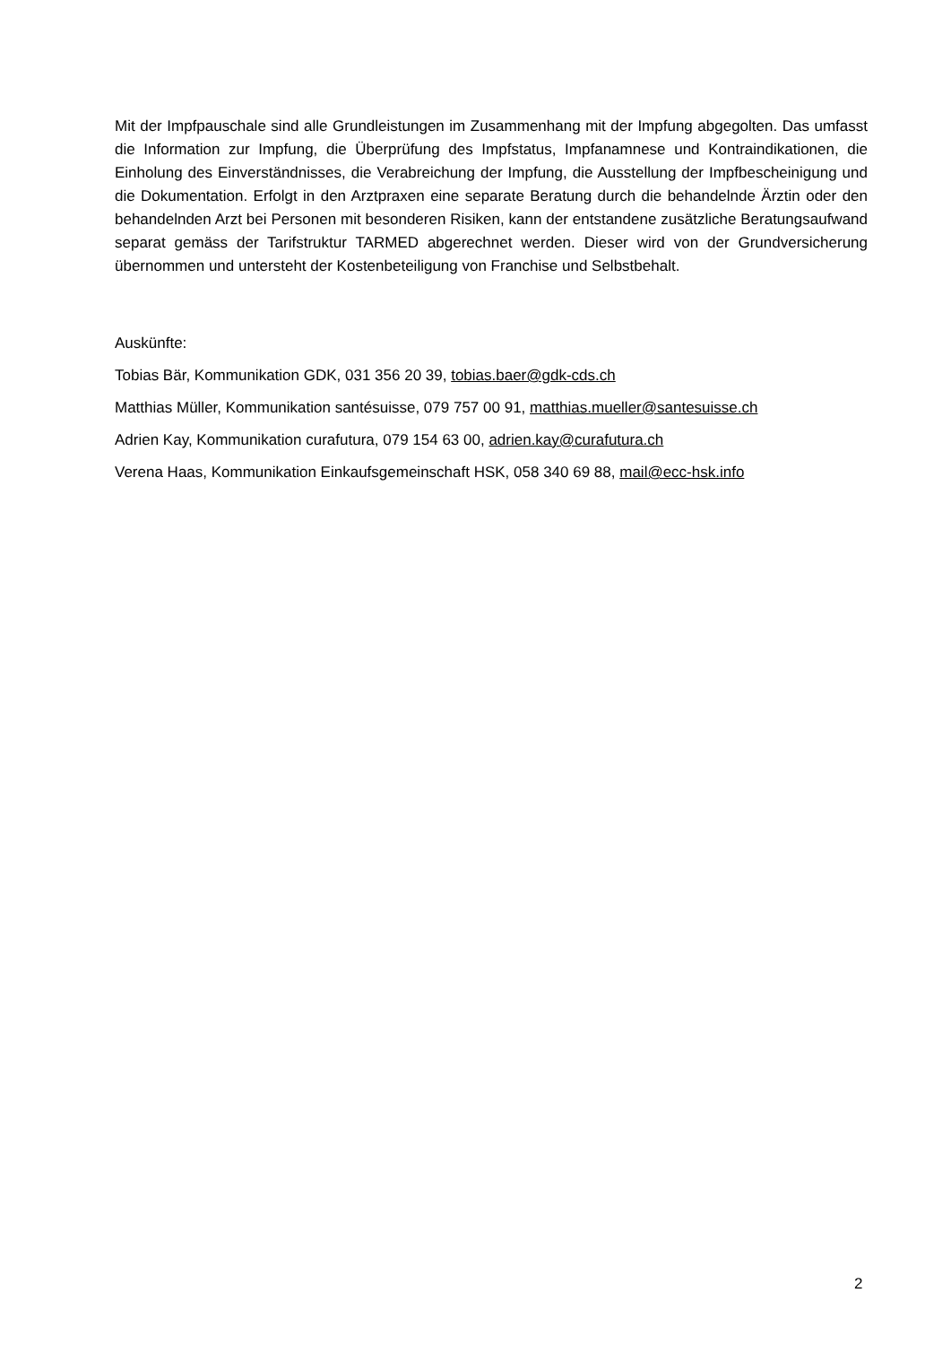Mit der Impfpauschale sind alle Grundleistungen im Zusammenhang mit der Impfung abgegolten. Das umfasst die Information zur Impfung, die Überprüfung des Impfstatus, Impfanamnese und Kontraindikationen, die Einholung des Einverständnisses, die Verabreichung der Impfung, die Ausstellung der Impfbescheinigung und die Dokumentation. Erfolgt in den Arztpraxen eine separate Beratung durch die behandelnde Ärztin oder den behandelnden Arzt bei Personen mit besonderen Risiken, kann der entstandene zusätzliche Beratungsaufwand separat gemäss der Tarifstruktur TARMED abgerechnet werden. Dieser wird von der Grundversicherung übernommen und untersteht der Kostenbeteiligung von Franchise und Selbstbehalt.
Auskünfte:
Tobias Bär, Kommunikation GDK, 031 356 20 39, tobias.baer@gdk-cds.ch
Matthias Müller, Kommunikation santésuisse, 079 757 00 91, matthias.mueller@santesuisse.ch
Adrien Kay, Kommunikation curafutura, 079 154 63 00, adrien.kay@curafutura.ch
Verena Haas, Kommunikation Einkaufsgemeinschaft HSK, 058 340 69 88, mail@ecc-hsk.info
2